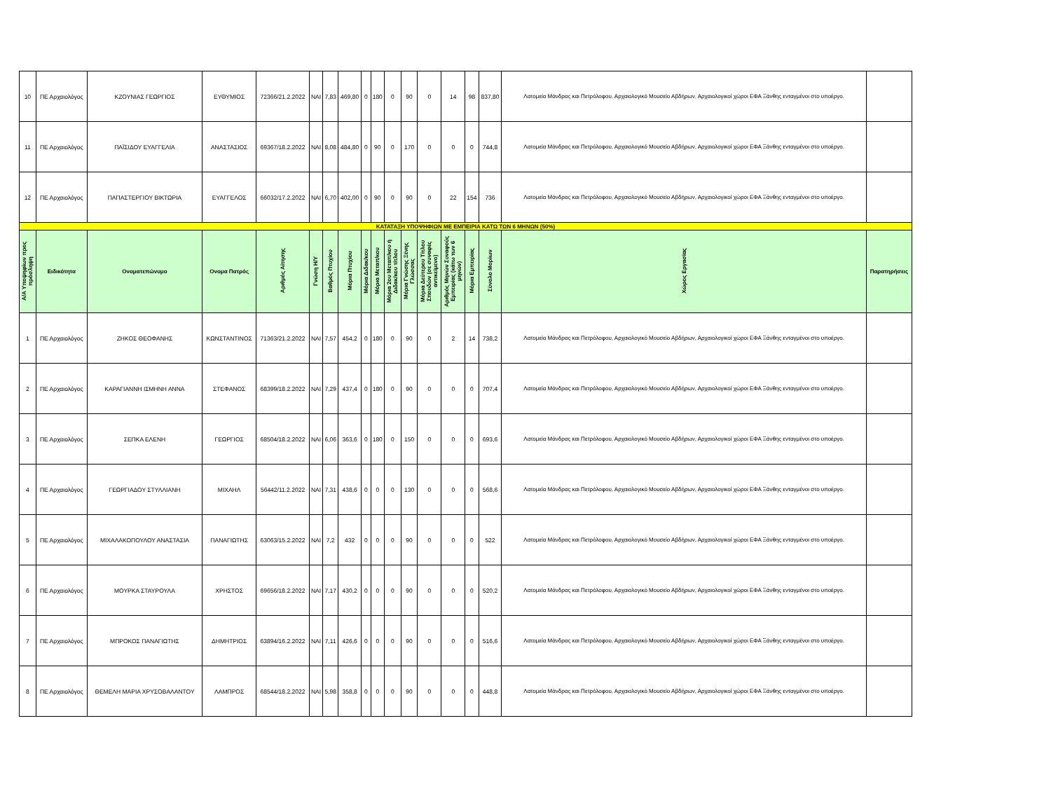| 10 | ΠΕ Αρχαιολόγος | ΚΖΟΥΝΙΑΣ ΓΕΩΡΓΙΟΣ | ΕΥΘΥΜΙΟΣ | 72366/21.2.2022 | ΝΑΙ | 7,83 | 469,80 | 0 | 180 | 0 | 90 | 0 | 14 | 98 | 837,80 | Λατομεία Μάνδρας και Πετρόλοφου, Αρχαιολογικό Μουσείο Αβδήρων, Αρχαιολογικοί χώροι ΕΦΑ Ξάνθης ενταγμένοι στο υποέργο. | |
| 11 | ΠΕ Αρχαιολόγος | ΠΑΪΣΙΔΟΥ ΕΥΑΓΓΕΛΙΑ | ΑΝΑΣΤΑΣΙΟΣ | 69367/18.2.2022 | ΝΑΙ | 8,08 | 484,80 | 0 | 90 | 0 | 170 | 0 | 0 | 0 | 744,8 | Λατομεία Μάνδρας και Πετρόλοφου, Αρχαιολογικό Μουσείο Αβδήρων, Αρχαιολογικοί χώροι ΕΦΑ Ξάνθης ενταγμένοι στο υποέργο. | |
| 12 | ΠΕ Αρχαιολόγος | ΠΑΠΑΣΤΕΡΓΙΟΥ ΒΙΚΤΩΡΙΑ | ΕΥΑΓΓΕΛΟΣ | 66032/17.2.2022 | ΝΑΙ | 6,70 | 402,00 | 0 | 90 | 0 | 90 | 0 | 22 | 154 | 736 | Λατομεία Μάνδρας και Πετρόλοφου, Αρχαιολογικό Μουσείο Αβδήρων, Αρχαιολογικοί χώροι ΕΦΑ Ξάνθης ενταγμένοι στο υποέργο. | |
| ΚΑΤΑΤΑΞΗ ΥΠΟΨΗΦΙΩΝ ΜΕ ΕΜΠΕΙΡΙΑ ΚΑΤΩ ΤΩΝ 6 ΜΗΝΩΝ (50%) | | | | | | | | | | | | | | | | | |
| Α/Α Υποψηφίων προς πρόσληψη | Ειδικότητα | Ονοματεπώνυμο | Ονομα Πατρός | Αριθμός Αίτησης | Γνώση Η/Υ | Βαθμός Πτυχίου | Μόρια Πτυχίου | Μόρια Διδακ/κου | Μόρια Μεταπ/κου | Μόρια 2ου Μεταπ/κου ή Διδακ/κου τίτλου | Μόρια Γνώσης Ξένης Γλώσσας | Μόρια Δεύτερου Τίτλου Σπουδών (σε συναφές αντικείμενο) | Αριθμός Μηνών Συναφούς Εμπειρίας (κάτω των 6 μηνών) | Μόρια Εμπειρίας | Σύνολο Μορίων | Χώρος Εργασίας | Παρατηρήσεις |
| 1 | ΠΕ Αρχαιολόγος | ΖΗΚΟΣ ΘΕΟΦΑΝΗΣ | ΚΩΝΣΤΑΝΤΙΝΟΣ | 71363/21.2.2022 | ΝΑΙ | 7,57 | 454,2 | 0 | 180 | 0 | 90 | 0 | 2 | 14 | 738,2 | Λατομεία Μάνδρας και Πετρόλοφου, Αρχαιολογικό Μουσείο Αβδήρων, Αρχαιολογικοί χώροι ΕΦΑ Ξάνθης ενταγμένοι στο υποέργο. | |
| 2 | ΠΕ Αρχαιολόγος | ΚΑΡΑΓΙΑΝΝΗ ΙΣΜΗΝΗ ΑΝΝΑ | ΣΤΕΦΑΝΟΣ | 68399/18.2.2022 | ΝΑΙ | 7,29 | 437,4 | 0 | 180 | 0 | 90 | 0 | 0 | 0 | 707,4 | Λατομεία Μάνδρας και Πετρόλοφου, Αρχαιολογικό Μουσείο Αβδήρων, Αρχαιολογικοί χώροι ΕΦΑ Ξάνθης ενταγμένοι στο υποέργο. | |
| 3 | ΠΕ Αρχαιολόγος | ΣΕΠΚΑ ΕΛΕΝΗ | ΓΕΩΡΓΙΟΣ | 68504/18.2.2022 | ΝΑΙ | 6,06 | 363,6 | 0 | 180 | 0 | 150 | 0 | 0 | 0 | 693,6 | Λατομεία Μάνδρας και Πετρόλοφου, Αρχαιολογικό Μουσείο Αβδήρων, Αρχαιολογικοί χώροι ΕΦΑ Ξάνθης ενταγμένοι στο υποέργο. | |
| 4 | ΠΕ Αρχαιολόγος | ΓΕΩΡΓΙΑΔΟΥ ΣΤΥΛΛΙΑΝΗ | ΜΙΧΑΗΛ | 56442/11.2.2022 | ΝΑΙ | 7,31 | 438,6 | 0 | 0 | 0 | 130 | 0 | 0 | 0 | 568,6 | Λατομεία Μάνδρας και Πετρόλοφου, Αρχαιολογικό Μουσείο Αβδήρων, Αρχαιολογικοί χώροι ΕΦΑ Ξάνθης ενταγμένοι στο υποέργο. | |
| 5 | ΠΕ Αρχαιολόγος | ΜΙΧΑΛΑΚΟΠΟΥΛΟΥ ΑΝΑΣΤΑΣΙΑ | ΠΑΝΑΓΙΩΤΗΣ | 63063/15.2.2022 | ΝΑΙ | 7,2 | 432 | 0 | 0 | 0 | 90 | 0 | 0 | 0 | 522 | Λατομεία Μάνδρας και Πετρόλοφου, Αρχαιολογικό Μουσείο Αβδήρων, Αρχαιολογικοί χώροι ΕΦΑ Ξάνθης ενταγμένοι στο υποέργο. | |
| 6 | ΠΕ Αρχαιολόγος | ΜΟΥΡΚΑ ΣΤΑΥΡΟΥΛΑ | ΧΡΗΣΤΟΣ | 69656/18.2.2022 | ΝΑΙ | 7,17 | 430,2 | 0 | 0 | 0 | 90 | 0 | 0 | 0 | 520,2 | Λατομεία Μάνδρας και Πετρόλοφου, Αρχαιολογικό Μουσείο Αβδήρων, Αρχαιολογικοί χώροι ΕΦΑ Ξάνθης ενταγμένοι στο υποέργο. | |
| 7 | ΠΕ Αρχαιολόγος | ΜΠΡΟΚΟΣ ΠΑΝΑΓΙΩΤΗΣ | ΔΗΜΗΤΡΙΟΣ | 63894/16.2.2022 | ΝΑΙ | 7,11 | 426,6 | 0 | 0 | 0 | 90 | 0 | 0 | 0 | 516,6 | Λατομεία Μάνδρας και Πετρόλοφου, Αρχαιολογικό Μουσείο Αβδήρων, Αρχαιολογικοί χώροι ΕΦΑ Ξάνθης ενταγμένοι στο υποέργο. | |
| 8 | ΠΕ Αρχαιολόγος | ΘΕΜΕΛΗ ΜΑΡΙΑ ΧΡΥΣΟΒΑΛΑΝΤΟΥ | ΛΑΜΠΡΟΣ | 68544/18.2.2022 | ΝΑΙ | 5,98 | 358,8 | 0 | 0 | 0 | 90 | 0 | 0 | 0 | 448,8 | Λατομεία Μάνδρας και Πετρόλοφου, Αρχαιολογικό Μουσείο Αβδήρων, Αρχαιολογικοί χώροι ΕΦΑ Ξάνθης ενταγμένοι στο υποέργο. | |